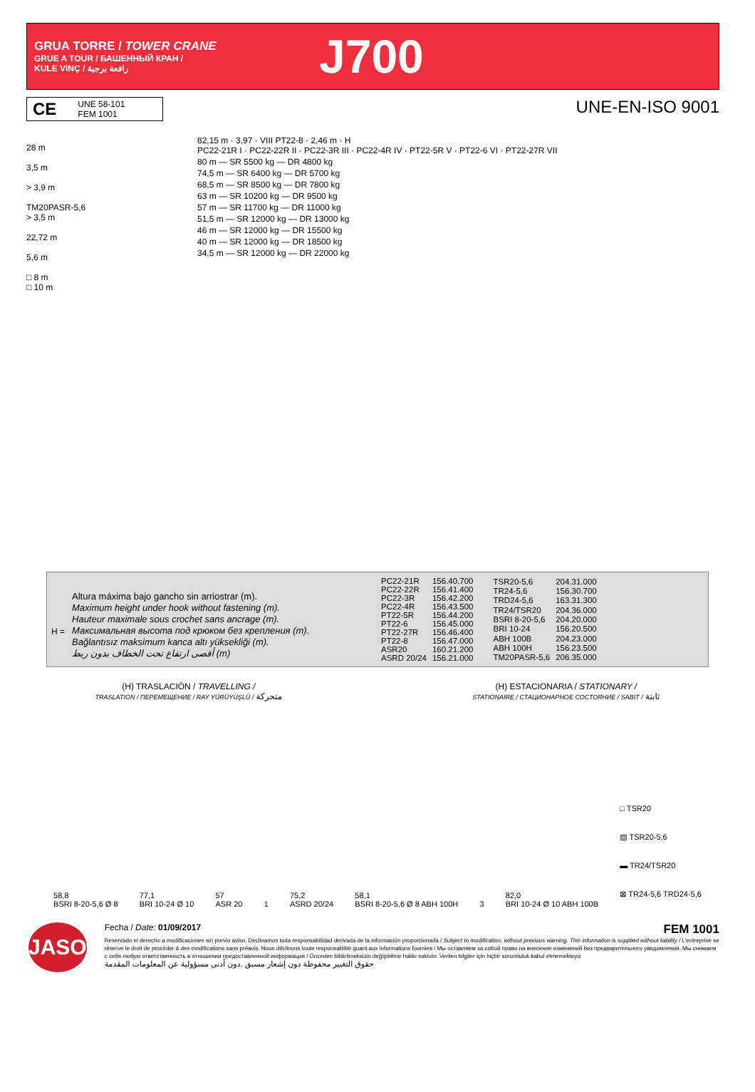GRUA TORRE / TOWER CRANE
GRUE A TOUR / БАШЕННЫЙ КРАН /
KULE VINÇ / رافعة برجية
J700
CE UNE 58-101
FEM 1001
UNE-EN-ISO 9001
28 m
3,5 m
> 3,9 m
TM20PASR-5,6
> 3,5 m
22,72 m
5,6 m
□ 8 m
□ 10 m
82,15 m · 3,97 · VIII PT22-8 · 2,46 m · H
PC22-21R I · PC22-22R II · PC22-3R III · PC22-4R IV · PT22-5R V · PT22-6 VI · PT22-27R VII
80 m — SR 5500 kg — DR 4800 kg
74,5 m — SR 6400 kg — DR 5700 kg
68,5 m — SR 8500 kg — DR 7800 kg
63 m — SR 10200 kg — DR 9500 kg
57 m — SR 11700 kg — DR 11000 kg
51,5 m — SR 12000 kg — DR 13000 kg
46 m — SR 12000 kg — DR 15500 kg
40 m — SR 12000 kg — DR 18500 kg
34,5 m — SR 12000 kg — DR 22000 kg
H =
Altura máxima bajo gancho sin arriostrar (m).
Maximum height under hook without fastening (m).
Hauteur maximale sous crochet sans ancrage (m).
Максимальная высота под крюком без крепления (m).
Bağlantısız maksimum kanca altı yüksekliği (m).
أقصى ارتفاع تحت الخطاف بدون ربط (m)
| PC22-21R | 156.40.700 |
| PC22-22R | 156.41.400 |
| PC22-3R | 156.42.200 |
| PC22-4R | 156.43.500 |
| PT22-5R | 156.44.200 |
| PT22-6 | 156.45.000 |
| PT22-27R | 156.46.400 |
| PT22-8 | 156.47.000 |
| ASR20 | 160.21.200 |
| ASRD 20/24 | 156.21.000 |
| TSR20-5,6 | 204.31.000 |
| TR24-5,6 | 156.30.700 |
| TRD24-5,6 | 163.31.300 |
| TR24/TSR20 | 204.36.000 |
| BSRI 8-20-5,6 | 204.20.000 |
| BRI 10-24 | 156.20.500 |
| ABH 100B | 204.23.000 |
| ABH 100H | 156.23.500 |
| TM20PASR-5,6 | 206.35.000 |
(H) TRASLACIÓN / TRAVELLING /
TRASLATION / ПЕРЕМЕЩЕНИЕ / RAY YÜRÜYÜŞLÜ / متحركة
(H) ESTACIONARIA / STATIONARY /
STATIONAIRE / СТАЦИОНАРНОЕ СОСТОЯНИЕ / SABIT / ثابتة
58,8
BSRI 8-20-5,6 Ø 8
77,1
BRI 10-24 Ø 10
57
ASR 20
1
75,2
ASRD 20/24
58,1
BSRI 8-20-5,6 Ø 8 ABH 100H
3
82,0
BRI 10-24 Ø 10 ABH 100B
□ TSR20
▨ TSR20-5,6
▬ TR24/TSR20
⊠ TR24-5,6 TRD24-5,6
JASO
Fecha / Date: 01/09/2017 FEM 1001
Reservado el derecho a modificaciones sin previo aviso. Declinamos toda responsabilidad derivada de la información proporcionada / Subject to modification, without previous warning. This information is supplied without liability / L'entreprise se réserve le droit de procéder à des modifications sans préavis. Nous déclinons toute responsabilité quant aux informations fournies / Мы оставляем за собой право на внесение изменений без предварительного уведомления. Мы снимаем с себя любую ответственность в отношении предоставленной информации / Önceden bildirilmeksizin değiştirilme hakkı saklıdır. Verilen bilgiler için hiçbir sorumluluk kabul etmemekteyiz
حقوق التغيير محفوظة دون إشعار مسبق .دون أدنى مسؤولية عن المعلومات المقدمة